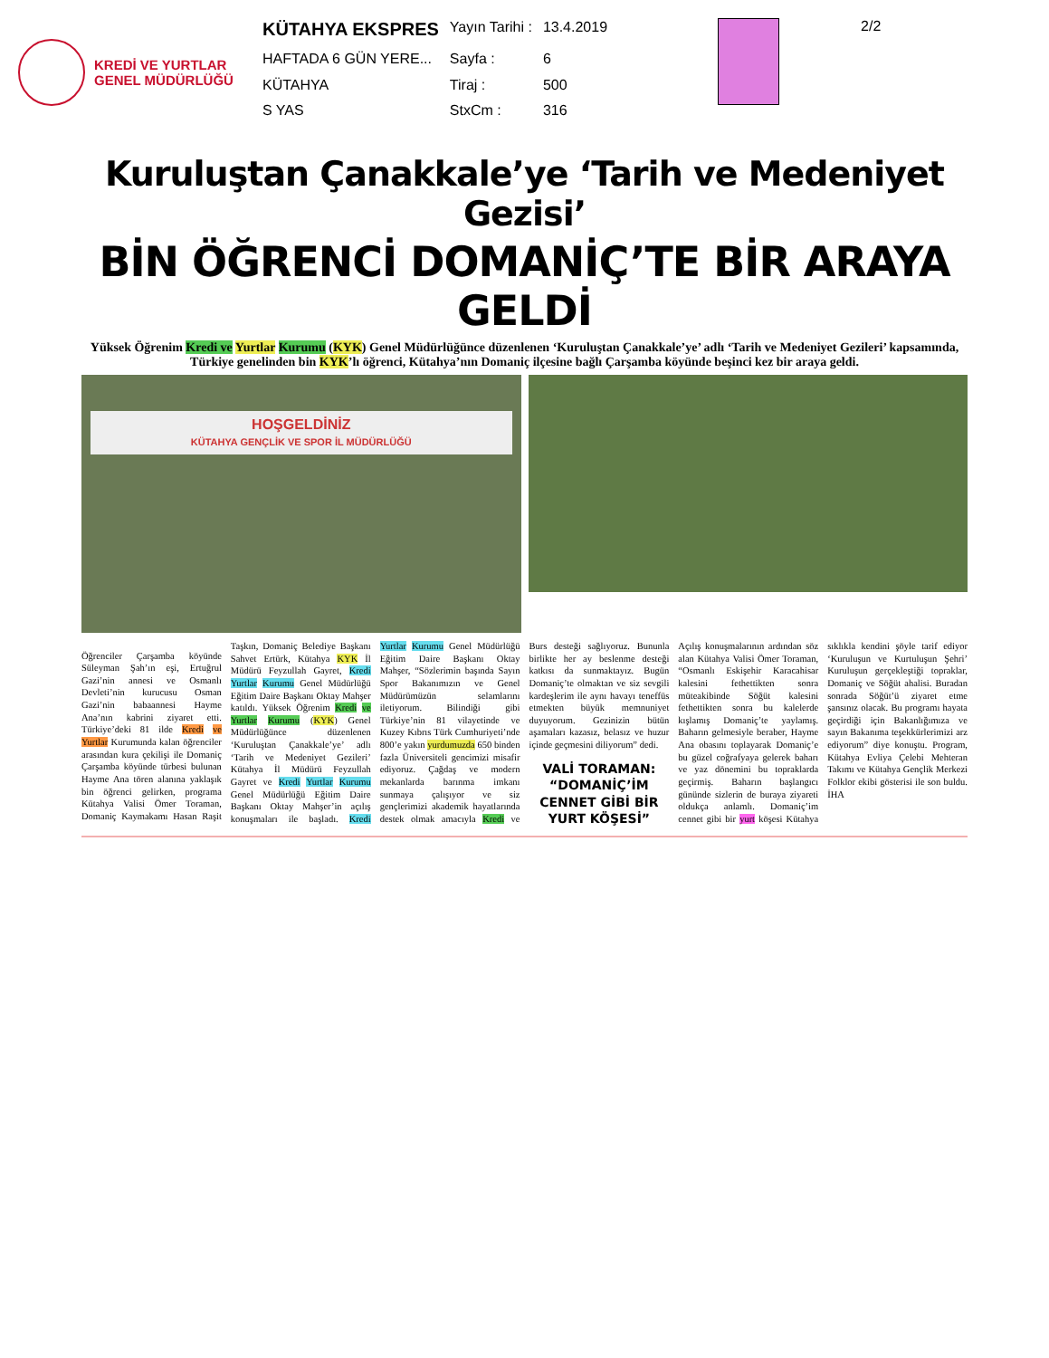KREDİ VE YURTLAR
GENEL MÜDÜRLÜĞÜ
| KÜTAHYA EKSPRES | Yayın Tarihi : | 13.4.2019 |
| HAFTADA 6 GÜN YERE... | Sayfa : | 6 |
| KÜTAHYA | Tiraj : | 500 |
| S YAS | StxCm : | 316 |
2/2
Kuruluştan Çanakkale’ye ‘Tarih ve Medeniyet Gezisi’
BİN ÖĞRENCİ DOMANİÇ’TE BİR ARAYA GELDİ
Yüksek Öğrenim Kredi ve Yurtlar Kurumu (KYK) Genel Müdürlüğünce düzenlenen ‘Kuruluştan Çanakkale’ye’ adlı ‘Tarih ve Medeniyet Gezileri’ kapsamında, Türkiye genelinden bin KYK’lı öğrenci, Kütahya’nın Domaniç ilçesine bağlı Çarşamba köyünde beşinci kez bir araya geldi.
HOŞGELDİNİZ
KÜTAHYA GENÇLİK VE SPOR İL MÜDÜRLÜĞÜ
Öğrenciler Çarşamba köyünde Süleyman Şah’ın eşi, Ertuğrul Gazi’nin annesi ve Osmanlı Devleti’nin kurucusu Osman Gazi’nin babaannesi Hayme Ana’nın kabrini ziyaret etti. Türkiye’deki 81 ilde Kredi ve Yurtlar Kurumunda kalan öğrenciler arasından kura çekilişi ile Domaniç Çarşamba köyünde türbesi bulunan Hayme Ana tören alanına yaklaşık bin öğrenci gelirken, programa Kütahya Valisi Ömer Toraman, Domaniç Kaymakamı Hasan Raşit Taşkın, Domaniç Belediye Başkanı Sahvet Ertürk, Kütahya KYK İl Müdürü Feyzullah Gayret, Kredi Yurtlar Kurumu Genel Müdürlüğü Eğitim Daire Başkanı Oktay Mahşer katıldı. Yüksek Öğrenim Kredi ve Yurtlar Kurumu (KYK) Genel Müdürlüğünce düzenlenen ‘Kuruluştan Çanakkale’ye’ adlı ‘Tarih ve Medeniyet Gezileri’ Kütahya İl Müdürü Feyzullah Gayret ve Kredi Yurtlar Kurumu Genel Müdürlüğü Eğitim Daire Başkanı Oktay Mahşer’in açılış konuşmaları ile başladı. Kredi Yurtlar Kurumu Genel Müdürlüğü Eğitim Daire Başkanı Oktay Mahşer, “Sözlerimin başında Sayın Spor Bakanımızın ve Genel Müdürümüzün selamlarını iletiyorum. Bilindiği gibi Türkiye’nin 81 vilayetinde ve Kuzey Kıbrıs Türk Cumhuriyeti’nde 800’e yakın yurdumuzda 650 binden fazla Üniversiteli gencimizi misafir ediyoruz. Çağdaş ve modern mekanlarda barınma imkanı sunmaya çalışıyor ve siz gençlerimizi akademik hayatlarında destek olmak amacıyla Kredi ve Burs desteği sağlıyoruz. Bununla birlikte her ay beslenme desteği katkısı da sunmaktayız. Bugün Domaniç’te olmaktan ve siz sevgili kardeşlerim ile aynı havayı teneffüs etmekten büyük memnuniyet duyuyorum. Gezinizin bütün aşamaları kazasız, belasız ve huzur içinde geçmesini diliyorum” dedi.
VALİ TORAMAN: “DOMANİÇ’İM CENNET GİBİ BİR YURT KÖŞESİ”
Açılış konuşmalarının ardından söz alan Kütahya Valisi Ömer Toraman, “Osmanlı Eskişehir Karacahisar kalesini fethettikten sonra müteakibinde Söğüt kalesini fethettikten sonra bu kalelerde kışlamış Domaniç’te yaylamış. Baharın gelmesiyle beraber, Hayme Ana obasını toplayarak Domaniç’e bu güzel coğrafyaya gelerek baharı ve yaz dönemini bu topraklarda geçirmiş. Baharın başlangıcı gününde sizlerin de buraya ziyareti oldukça anlamlı. Domaniç’im cennet gibi bir yurt köşesi Kütahya sıklıkla kendini şöyle tarif ediyor ‘Kuruluşun ve Kurtuluşun Şehri’ Kuruluşun gerçekleştiği topraklar, Domaniç ve Söğüt ahalisi. Buradan sonrada Söğüt’ü ziyaret etme şansınız olacak. Bu programı hayata geçirdiği için Bakanlığımıza ve sayın Bakanıma teşekkürlerimizi arz ediyorum” diye konuştu. Program, Kütahya Evliya Çelebi Mehteran Takımı ve Kütahya Gençlik Merkezi Folklor ekibi gösterisi ile son buldu. İHA